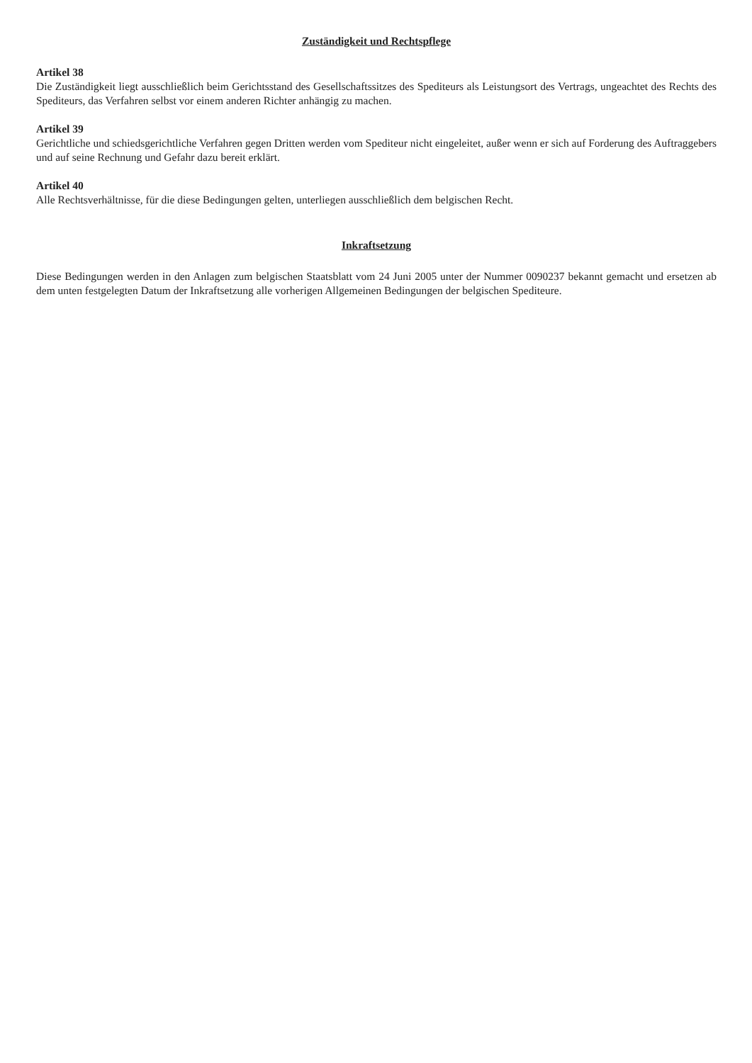Zuständigkeit und Rechtspflege
Artikel 38
Die Zuständigkeit liegt ausschließlich beim Gerichtsstand des Gesellschaftssitzes des Spediteurs als Leistungsort des Vertrags, ungeachtet des Rechts des Spediteurs, das Verfahren selbst vor einem anderen Richter anhängig zu machen.
Artikel 39
Gerichtliche und schiedsgerichtliche Verfahren gegen Dritten werden vom Spediteur nicht eingeleitet, außer wenn er sich auf Forderung des Auftraggebers und auf seine Rechnung und Gefahr dazu bereit erklärt.
Artikel 40
Alle Rechtsverhältnisse, für die diese Bedingungen gelten, unterliegen ausschließlich dem belgischen Recht.
Inkraftsetzung
Diese Bedingungen werden in den Anlagen zum belgischen Staatsblatt vom 24 Juni 2005 unter der Nummer 0090237 bekannt gemacht und ersetzen ab dem unten festgelegten Datum der Inkraftsetzung alle vorherigen Allgemeinen Bedingungen der belgischen Spediteure.